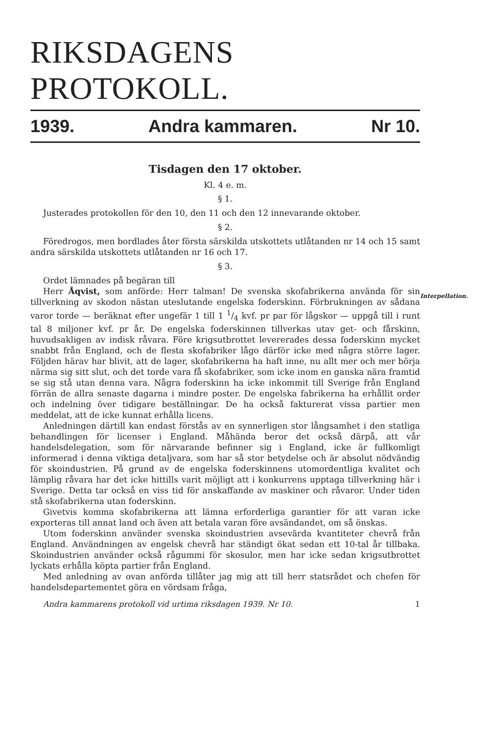RIKSDAGENS PROTOKOLL.
1939. Andra kammaren. Nr 10.
Tisdagen den 17 oktober.
Kl. 4 e. m.
§ 1.
Justerades protokollen för den 10, den 11 och den 12 innevarande oktober.
§ 2.
Föredrogos, men bordlades åter första särskilda utskottets utlåtanden nr 14 och 15 samt andra särskilda utskottets utlåtanden nr 16 och 17.
§ 3.
Ordet lämnades på begäran till
Interpellation.
Herr Åqvist, som anförde: Herr talman! De svenska skofabrikerna använda för sin tillverkning av skodon nästan uteslutande engelska foderskinn. Förbrukningen av sådana varor torde — beräknat efter ungefär 1 till 1 1/4 kvf. pr par för lågskor — uppgå till i runt tal 8 miljoner kvf. pr år. De engelska foderskinnen tillverkas utav get- och fårskinn, huvudsakligen av indisk råvara. Före krigsutbrottet levererades dessa foderskinn mycket snabbt från England, och de flesta skofabriker lågo därför icke med några större lager. Följden härav har blivit, att de lager, skofabrikerna ha haft inne, nu allt mer och mer börja närma sig sitt slut, och det torde vara få skofabriker, som icke inom en ganska nära framtid se sig stå utan denna vara. Några foderskinn ha icke inkommit till Sverige från England förrän de allra senaste dagarna i mindre poster. De engelska fabrikerna ha erhållit order och indelning över tidigare beställningar. De ha också fakturerat vissa partier men meddelat, att de icke kunnat erhålla licens.
Anledningen därtill kan endast förstås av en synnerligen stor långsamhet i den statliga behandlingen för licenser i England. Måhända beror det också därpå, att vår handelsdelegation, som för närvarande befinner sig i England, icke är fullkomligt informerad i denna viktiga detaljvara, som har så stor betydelse och är absolut nödvändig för skoindustrien. På grund av de engelska foderskinnens utomordentliga kvalitet och lämplig råvara har det icke hittills varit möjligt att i konkurrens upptaga tillverkning här i Sverige. Detta tar också en viss tid för anskaffande av maskiner och råvaror. Under tiden stå skofabrikerna utan foderskinn.
Givetvis komma skofabrikerna att lämna erforderliga garantier för att varan icke exporteras till annat land och även att betala varan före avsändandet, om så önskas.
Utom foderskinn använder svenska skoindustrien avsevärda kvantiteter chevrå från England. Användningen av engelsk chevrå har ständigt ökat sedan ett 10-tal år tillbaka. Skoindustrien använder också rågummi för skosulor, men har icke sedan krigsutbrottet lyckats erhålla köpta partier från England.
Med anledning av ovan anförda tillåter jag mig att till herr statsrådet och chefen för handelsdepartementet göra en vördsam fråga,
Andra kammarens protokoll vid urtima riksdagen 1939. Nr 10. 1